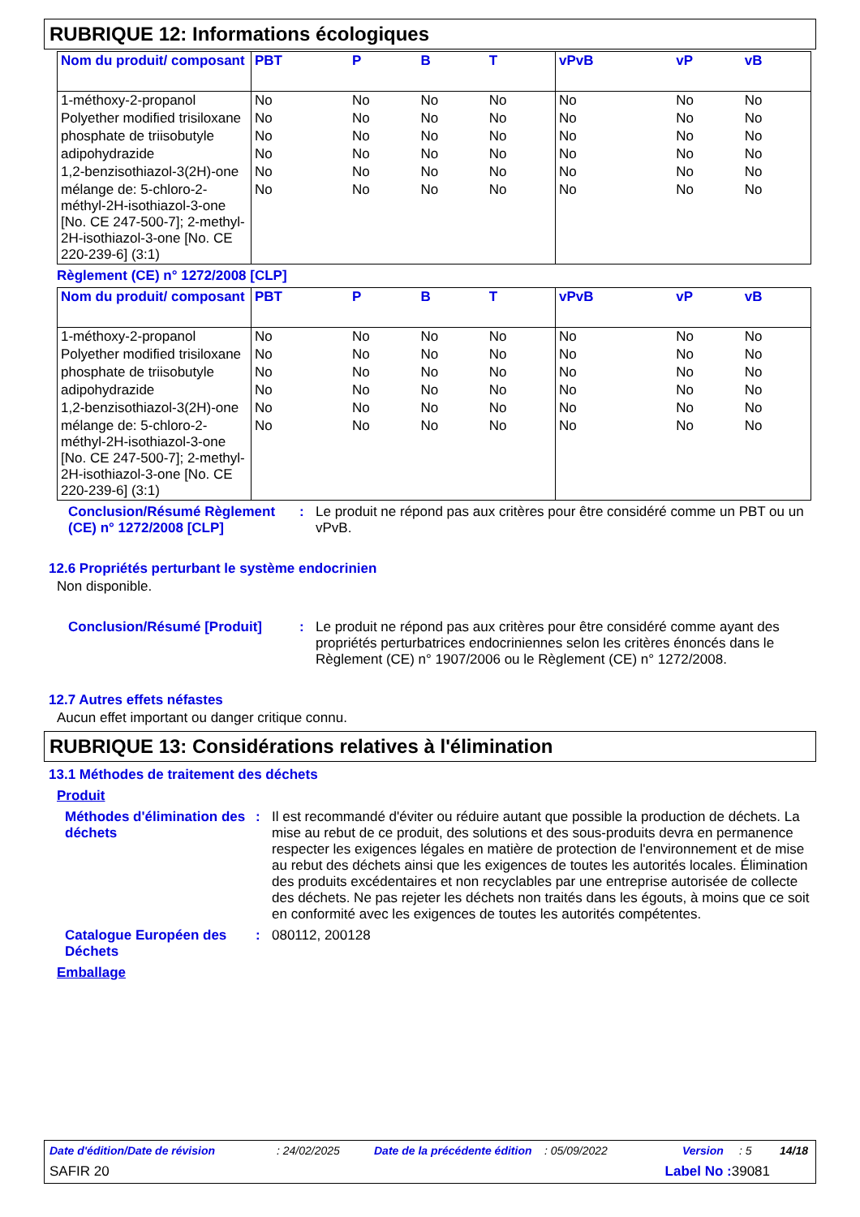RUBRIQUE 12: Informations écologiques
| Nom du produit/ composant | PBT | P | B | T | vPvB | vP | vB |
| --- | --- | --- | --- | --- | --- | --- | --- |
| 1-méthoxy-2-propanol | No | No | No | No | No | No | No |
| Polyether modified trisiloxane | No | No | No | No | No | No | No |
| phosphate de triisobutyle | No | No | No | No | No | No | No |
| adipohydrazide | No | No | No | No | No | No | No |
| 1,2-benzisothiazol-3(2H)-one | No | No | No | No | No | No | No |
| mélange de: 5-chloro-2-méthyl-2H-isothiazol-3-one [No. CE 247-500-7]; 2-methyl-2H-isothiazol-3-one [No. CE 220-239-6] (3:1) | No | No | No | No | No | No | No |
Règlement (CE) n° 1272/2008 [CLP]
| Nom du produit/ composant | PBT | P | B | T | vPvB | vP | vB |
| --- | --- | --- | --- | --- | --- | --- | --- |
| 1-méthoxy-2-propanol | No | No | No | No | No | No | No |
| Polyether modified trisiloxane | No | No | No | No | No | No | No |
| phosphate de triisobutyle | No | No | No | No | No | No | No |
| adipohydrazide | No | No | No | No | No | No | No |
| 1,2-benzisothiazol-3(2H)-one | No | No | No | No | No | No | No |
| mélange de: 5-chloro-2-méthyl-2H-isothiazol-3-one [No. CE 247-500-7]; 2-methyl-2H-isothiazol-3-one [No. CE 220-239-6] (3:1) | No | No | No | No | No | No | No |
Conclusion/Résumé Règlement (CE) n° 1272/2008 [CLP]
: Le produit ne répond pas aux critères pour être considéré comme un PBT ou un vPvB.
12.6 Propriétés perturbant le système endocrinien
Non disponible.
Conclusion/Résumé [Produit] : Le produit ne répond pas aux critères pour être considéré comme ayant des propriétés perturbatrices endocriniennes selon les critères énoncés dans le Règlement (CE) n° 1907/2006 ou le Règlement (CE) n° 1272/2008.
12.7 Autres effets néfastes
Aucun effet important ou danger critique connu.
RUBRIQUE 13: Considérations relatives à l'élimination
13.1 Méthodes de traitement des déchets
Produit
Méthodes d'élimination des déchets
: Il est recommandé d'éviter ou réduire autant que possible la production de déchets. La mise au rebut de ce produit, des solutions et des sous-produits devra en permanence respecter les exigences légales en matière de protection de l'environnement et de mise au rebut des déchets ainsi que les exigences de toutes les autorités locales. Élimination des produits excédentaires et non recyclables par une entreprise autorisée de collecte des déchets. Ne pas rejeter les déchets non traités dans les égouts, à moins que ce soit en conformité avec les exigences de toutes les autorités compétentes.
Catalogue Européen des Déchets
: 080112, 200128
Emballage
Date d'édition/Date de révision: 24/02/2025 Date de la précédente édition: 05/09/2022 Version: 5 14/18
SAFIR 20 Label No : 39081